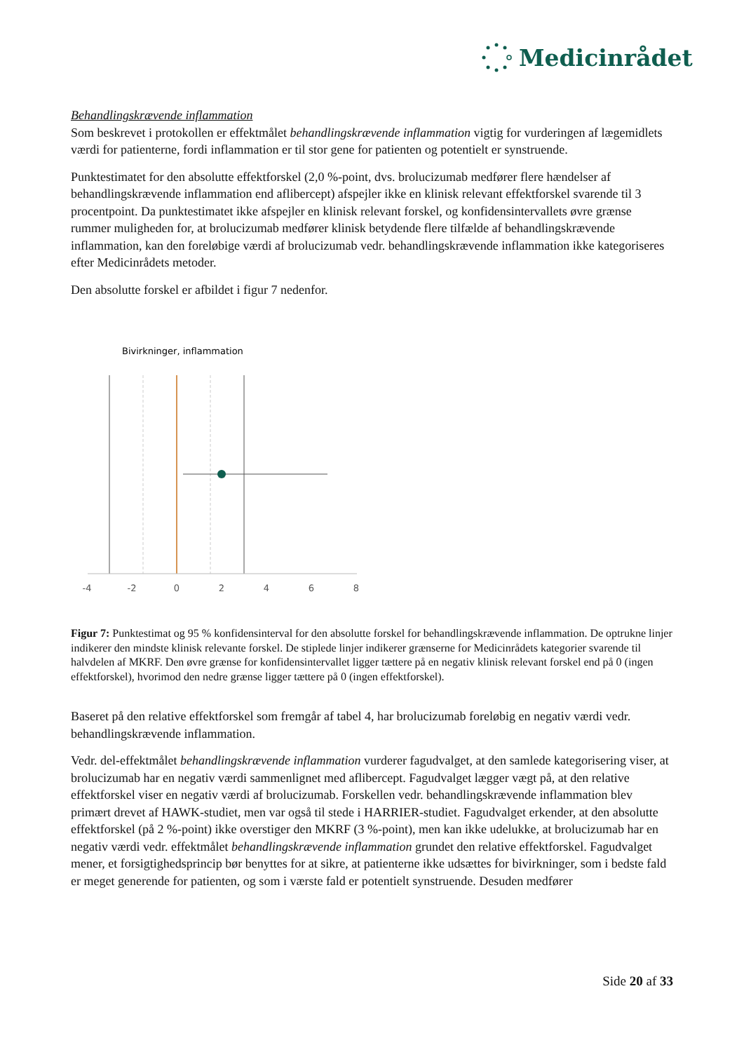Medicinrådet
Behandlingskrævende inflammation
Som beskrevet i protokollen er effektmålet behandlingskrævende inflammation vigtig for vurderingen af lægemidlets værdi for patienterne, fordi inflammation er til stor gene for patienten og potentielt er synstruende.
Punktestimatet for den absolutte effektforskel (2,0 %-point, dvs. brolucizumab medfører flere hændelser af behandlingskrævende inflammation end aflibercept) afspejler ikke en klinisk relevant effektforskel svarende til 3 procentpoint. Da punktestimatet ikke afspejler en klinisk relevant forskel, og konfidensintervallets øvre grænse rummer muligheden for, at brolucizumab medfører klinisk betydende flere tilfælde af behandlingskrævende inflammation, kan den foreløbige værdi af brolucizumab vedr. behandlingskrævende inflammation ikke kategoriseres efter Medicinrådets metoder.
Den absolutte forskel er afbildet i figur 7 nedenfor.
Bivirkninger, inflammation
-4
-2
0
2
4
6
8
Figur 7: Punktestimat og 95 % konfidensinterval for den absolutte forskel for behandlingskrævende inflammation. De optrukne linjer indikerer den mindste klinisk relevante forskel. De stiplede linjer indikerer grænserne for Medicinrådets kategorier svarende til halvdelen af MKRF. Den øvre grænse for konfidensintervallet ligger tættere på en negativ klinisk relevant forskel end på 0 (ingen effektforskel), hvorimod den nedre grænse ligger tættere på 0 (ingen effektforskel).
Baseret på den relative effektforskel som fremgår af tabel 4, har brolucizumab foreløbig en negativ værdi vedr. behandlingskrævende inflammation.
Vedr. del-effektmålet behandlingskrævende inflammation vurderer fagudvalget, at den samlede kategorisering viser, at brolucizumab har en negativ værdi sammenlignet med aflibercept. Fagudvalget lægger vægt på, at den relative effektforskel viser en negativ værdi af brolucizumab. Forskellen vedr. behandlingskrævende inflammation blev primært drevet af HAWK-studiet, men var også til stede i HARRIER-studiet. Fagudvalget erkender, at den absolutte effektforskel (på 2 %-point) ikke overstiger den MKRF (3 %-point), men kan ikke udelukke, at brolucizumab har en negativ værdi vedr. effektmålet behandlingskrævende inflammation grundet den relative effektforskel. Fagudvalget mener, et forsigtighedsprincip bør benyttes for at sikre, at patienterne ikke udsættes for bivirkninger, som i bedste fald er meget generende for patienten, og som i værste fald er potentielt synstruende. Desuden medfører
Side 20 af 33